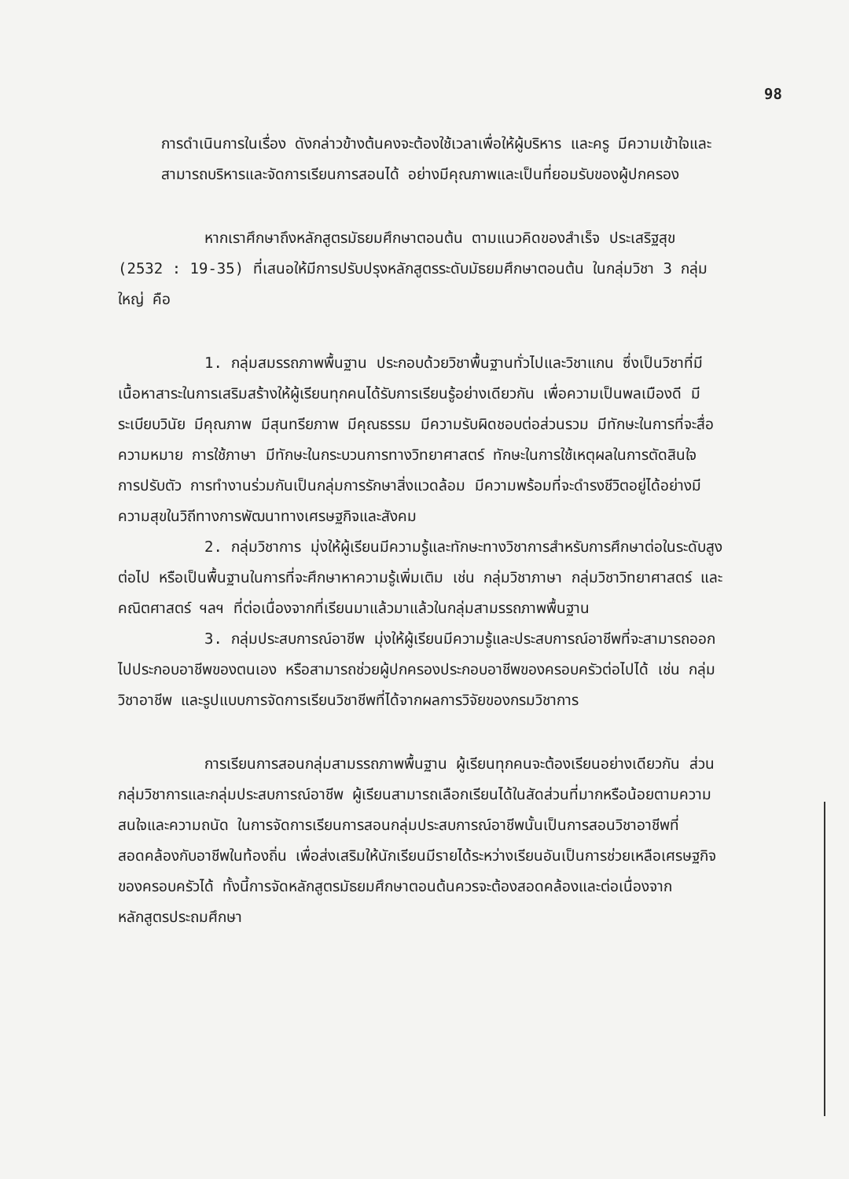98
การดำเนินการในเรื่อง ดังกล่าวข้างต้นคงจะต้องใช้เวลาเพื่อให้ผู้บริหาร และครู มีความเข้าใจและสามารถบริหารและจัดการเรียนการสอนได้ อย่างมีคุณภาพและเป็นที่ยอมรับของผู้ปกครอง
หากเราศึกษาถึงหลักสูตรมัธยมศึกษาตอนต้น ตามแนวคิดของสำเร็จ ประเสริฐสุข (2532 : 19-35) ที่เสนอให้มีการปรับปรุงหลักสูตรระดับมัธยมศึกษาตอนต้น ในกลุ่มวิชา 3 กลุ่มใหญ่ คือ
1. กลุ่มสมรรถภาพพื้นฐาน ประกอบด้วยวิชาพื้นฐานทั่วไปและวิชาแกน ซึ่งเป็นวิชาที่มีเนื้อหาสาระในการเสริมสร้างให้ผู้เรียนทุกคนได้รับการเรียนรู้อย่างเดียวกัน เพื่อความเป็นพลเมืองดี มีระเบียบวินัย มีคุณภาพ มีสุนทรียภาพ มีคุณธรรม มีความรับผิดชอบต่อส่วนรวม มีทักษะในการที่จะสื่อความหมาย การใช้ภาษา มีทักษะในกระบวนการทางวิทยาศาสตร์ ทักษะในการใช้เหตุผลในการตัดสินใจ การปรับตัว การทำงานร่วมกันเป็นกลุ่มการรักษาสิ่งแวดล้อม มีความพร้อมที่จะดำรงชีวิตอยู่ได้อย่างมีความสุขในวิถีทางการพัฒนาทางเศรษฐกิจและสังคม
2. กลุ่มวิชาการ มุ่งให้ผู้เรียนมีความรู้และทักษะทางวิชาการสำหรับการศึกษาต่อในระดับสูงต่อไป หรือเป็นพื้นฐานในการที่จะศึกษาหาความรู้เพิ่มเติม เช่น กลุ่มวิชาภาษา กลุ่มวิชาวิทยาศาสตร์ และคณิตศาสตร์ ฯลฯ ที่ต่อเนื่องจากที่เรียนมาแล้วมาแล้วในกลุ่มสามรรถภาพพื้นฐาน
3. กลุ่มประสบการณ์อาชีพ มุ่งให้ผู้เรียนมีความรู้และประสบการณ์อาชีพที่จะสามารถออกไปประกอบอาชีพของตนเอง หรือสามารถช่วยผู้ปกครองประกอบอาชีพของครอบครัวต่อไปได้ เช่น กลุ่มวิชาอาชีพ และรูปแบบการจัดการเรียนวิชาชีพที่ได้จากผลการวิจัยของกรมวิชาการ
การเรียนการสอนกลุ่มสามรรถภาพพื้นฐาน ผู้เรียนทุกคนจะต้องเรียนอย่างเดียวกัน ส่วนกลุ่มวิชาการและกลุ่มประสบการณ์อาชีพ ผู้เรียนสามารถเลือกเรียนได้ในสัดส่วนที่มากหรือน้อยตามความสนใจและความถนัด ในการจัดการเรียนการสอนกลุ่มประสบการณ์อาชีพนั้นเป็นการสอนวิชาอาชีพที่สอดคล้องกับอาชีพในท้องถิ่น เพื่อส่งเสริมให้นักเรียนมีรายได้ระหว่างเรียนอันเป็นการช่วยเหลือเศรษฐกิจของครอบครัวได้ ทั้งนี้การจัดหลักสูตรมัธยมศึกษาตอนต้นควรจะต้องสอดคล้องและต่อเนื่องจากหลักสูตรประถมศึกษา